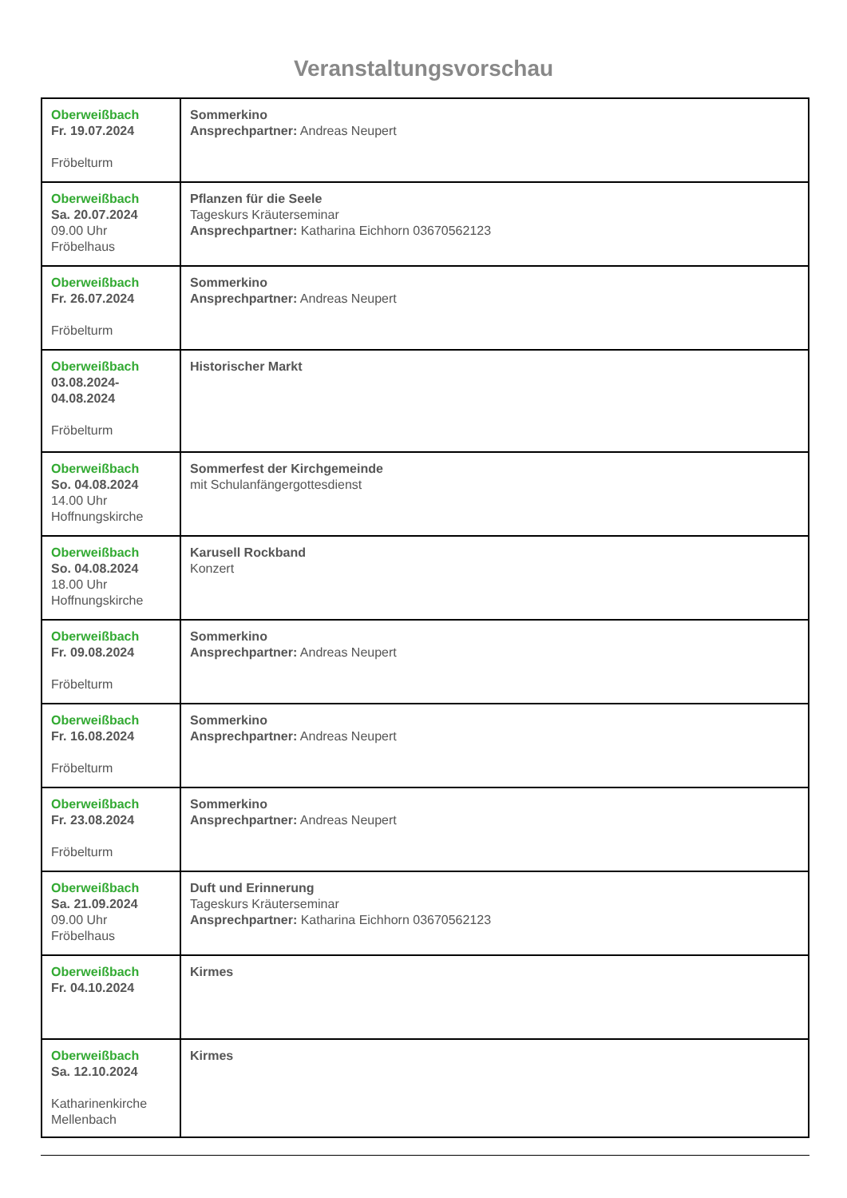Veranstaltungsvorschau
| Oberweißbach Fr. 19.07.2024 Fröbelturm | Sommerkino Ansprechpartner: Andreas Neupert |
| Oberweißbach Sa. 20.07.2024 09.00 Uhr Fröbelhaus | Pflanzen für die Seele Tageskurs Kräuterseminar Ansprechpartner: Katharina Eichhorn 03670562123 |
| Oberweißbach Fr. 26.07.2024 Fröbelturm | Sommerkino Ansprechpartner: Andreas Neupert |
| Oberweißbach 03.08.2024- 04.08.2024 Fröbelturm | Historischer Markt |
| Oberweißbach So. 04.08.2024 14.00 Uhr Hoffnungskirche | Sommerfest der Kirchgemeinde mit Schulanfängergottesdienst |
| Oberweißbach So. 04.08.2024 18.00 Uhr Hoffnungskirche | Karusell Rockband Konzert |
| Oberweißbach Fr. 09.08.2024 Fröbelturm | Sommerkino Ansprechpartner: Andreas Neupert |
| Oberweißbach Fr. 16.08.2024 Fröbelturm | Sommerkino Ansprechpartner: Andreas Neupert |
| Oberweißbach Fr. 23.08.2024 Fröbelturm | Sommerkino Ansprechpartner: Andreas Neupert |
| Oberweißbach Sa. 21.09.2024 09.00 Uhr Fröbelhaus | Duft und Erinnerung Tageskurs Kräuterseminar Ansprechpartner: Katharina Eichhorn 03670562123 |
| Oberweißbach Fr. 04.10.2024 | Kirmes |
| Oberweißbach Sa. 12.10.2024 Katharinenkirche Mellenbach | Kirmes |